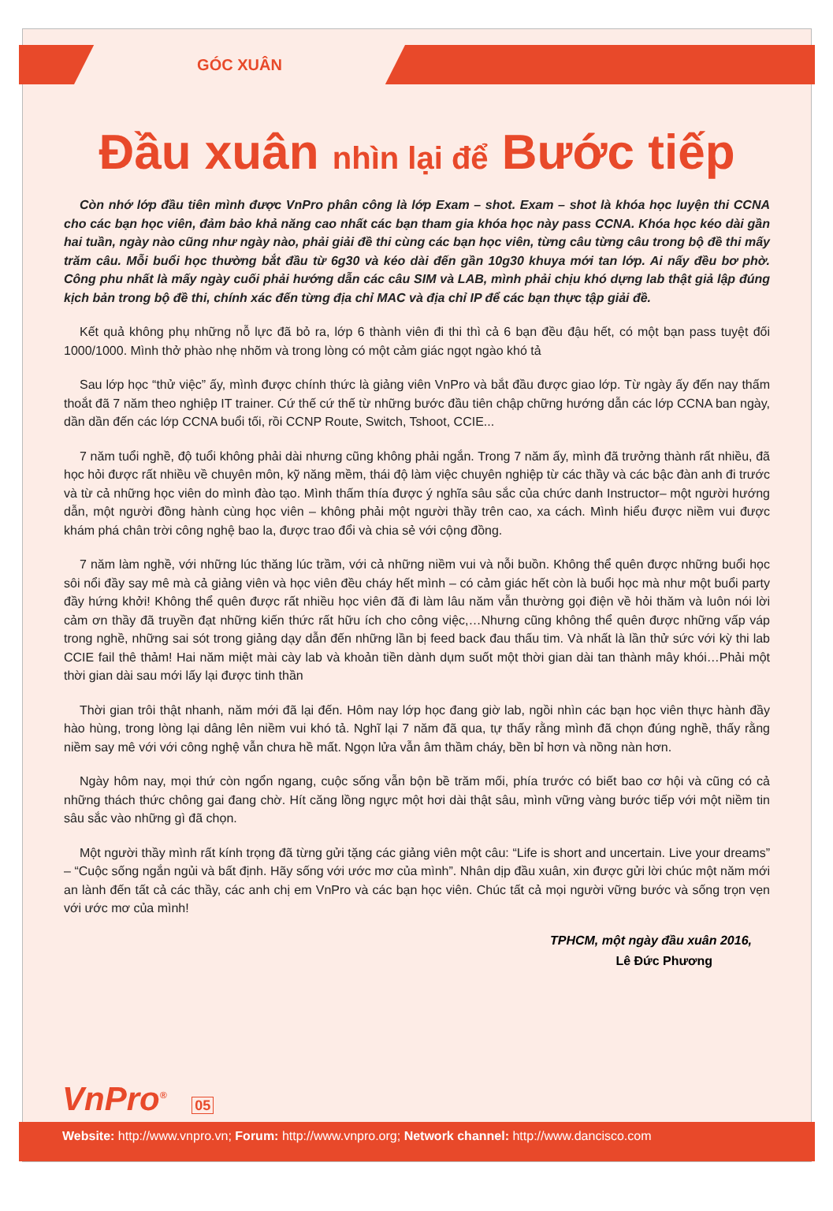GÓC XUÂN
Đầu xuân nhìn lại để Bước tiếp
Còn nhớ lớp đầu tiên mình được VnPro phân công là lớp Exam – shot. Exam – shot là khóa học luyện thi CCNA cho các bạn học viên, đảm bảo khả năng cao nhất các bạn tham gia khóa học này pass CCNA. Khóa học kéo dài gần hai tuần, ngày nào cũng như ngày nào, phải giải đề thi cùng các bạn học viên, từng câu từng câu trong bộ đề thi mấy trăm câu. Mỗi buổi học thường bắt đầu từ 6g30 và kéo dài đến gần 10g30 khuya mới tan lớp. Ai nấy đều bơ phờ. Công phu nhất là mấy ngày cuối phải hướng dẫn các câu SIM và LAB, mình phải chịu khó dựng lab thật giả lập đúng kịch bản trong bộ đề thi, chính xác đến từng địa chỉ MAC và địa chỉ IP để các bạn thực tập giải đề.
Kết quả không phụ những nỗ lực đã bỏ ra, lớp 6 thành viên đi thi thì cả 6 bạn đều đậu hết, có một bạn pass tuyệt đối 1000/1000. Mình thở phào nhẹ nhõm và trong lòng có một cảm giác ngọt ngào khó tả
Sau lớp học “thử việc” ấy, mình được chính thức là giảng viên VnPro và bắt đầu được giao lớp. Từ ngày ấy đến nay thấm thoắt đã 7 năm theo nghiệp IT trainer. Cứ thế cứ thế từ những bước đầu tiên chập chững hướng dẫn các lớp CCNA ban ngày, dần dần đến các lớp CCNA buổi tối, rồi CCNP Route, Switch, Tshoot, CCIE...
7 năm tuổi nghề, độ tuổi không phải dài nhưng cũng không phải ngắn. Trong 7 năm ấy, mình đã trưởng thành rất nhiều, đã học hỏi được rất nhiều về chuyên môn, kỹ năng mềm, thái độ làm việc chuyên nghiệp từ các thầy và các bậc đàn anh đi trước và từ cả những học viên do mình đào tạo. Mình thấm thía được ý nghĩa sâu sắc của chức danh Instructor– một người hướng dẫn, một người đồng hành cùng học viên – không phải một người thầy trên cao, xa cách. Mình hiểu được niềm vui được khám phá chân trời công nghệ bao la, được trao đổi và chia sẻ với cộng đồng.
7 năm làm nghề, với những lúc thăng lúc trầm, với cả những niềm vui và nỗi buồn. Không thể quên được những buổi học sôi nổi đầy say mê mà cả giảng viên và học viên đều cháy hết mình – có cảm giác hết còn là buổi học mà như một buổi party đầy hứng khởi! Không thể quên được rất nhiều học viên đã đi làm lâu năm vẫn thường gọi điện về hỏi thăm và luôn nói lời cảm ơn thầy đã truyền đạt những kiến thức rất hữu ích cho công việc,…Nhưng cũng không thể quên được những vấp váp trong nghề, những sai sót trong giảng dạy dẫn đến những lần bị feed back đau thấu tim. Và nhất là lần thử sức với kỳ thi lab CCIE fail thê thảm! Hai năm miệt mài cày lab và khoản tiền dành dụm suốt một thời gian dài tan thành mây khói…Phải một thời gian dài sau mới lấy lại được tinh thần
Thời gian trôi thật nhanh, năm mới đã lại đến. Hôm nay lớp học đang giờ lab, ngồi nhìn các bạn học viên thực hành đầy hào hùng, trong lòng lại dâng lên niềm vui khó tả. Nghĩ lại 7 năm đã qua, tự thấy rằng mình đã chọn đúng nghề, thấy rằng niềm say mê với với công nghệ vẫn chưa hề mất. Ngọn lửa vẫn âm thầm cháy, bền bỉ hơn và nồng nàn hơn.
Ngày hôm nay, mọi thứ còn ngổn ngang, cuộc sống vẫn bộn bề trăm mối, phía trước có biết bao cơ hội và cũng có cả những thách thức chông gai đang chờ. Hít căng lồng ngực một hơi dài thật sâu, mình vững vàng bước tiếp với một niềm tin sâu sắc vào những gì đã chọn.
Một người thầy mình rất kính trọng đã từng gửi tặng các giảng viên một câu: “Life is short and uncertain. Live your dreams” – “Cuộc sống ngắn ngủi và bất định. Hãy sống với ước mơ của mình”. Nhân dịp đầu xuân, xin được gửi lời chúc một năm mới an lành đến tất cả các thầy, các anh chị em VnPro và các bạn học viên. Chúc tất cả mọi người vững bước và sống trọn vẹn với ước mơ của mình!
TPHCM, một ngày đầu xuân 2016,
Lê Đức Phương
VnPro<sup>®</sup> 05
Website: http://www.vnpro.vn; Forum: http://www.vnpro.org; Network channel: http://www.dancisco.com